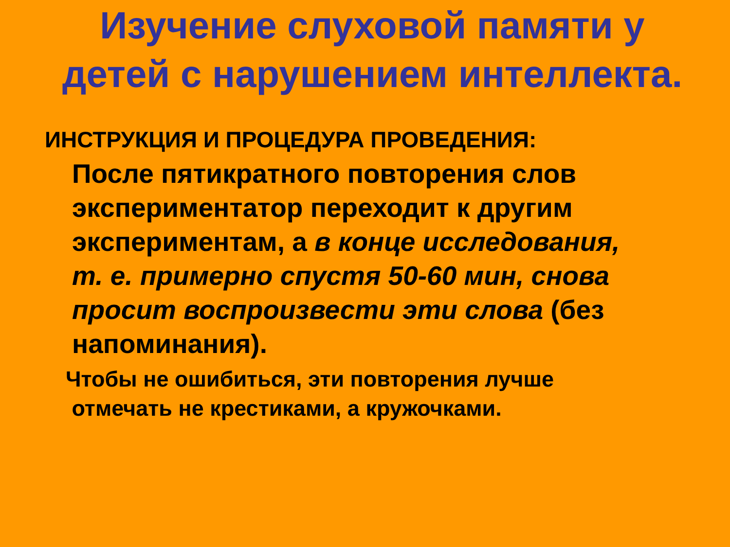Изучение слуховой памяти у детей с нарушением интеллекта.
ИНСТРУКЦИЯ И ПРОЦЕДУРА ПРОВЕДЕНИЯ:
После пятикратного повторения слов экспериментатор переходит к другим экспериментам, а в конце исследования, т. е. примерно спустя 50-60 мин, снова просит воспроизвести эти слова (без напоминания).
Чтобы не ошибиться, эти повторения лучше
отмечать не крестиками, а кружочками.